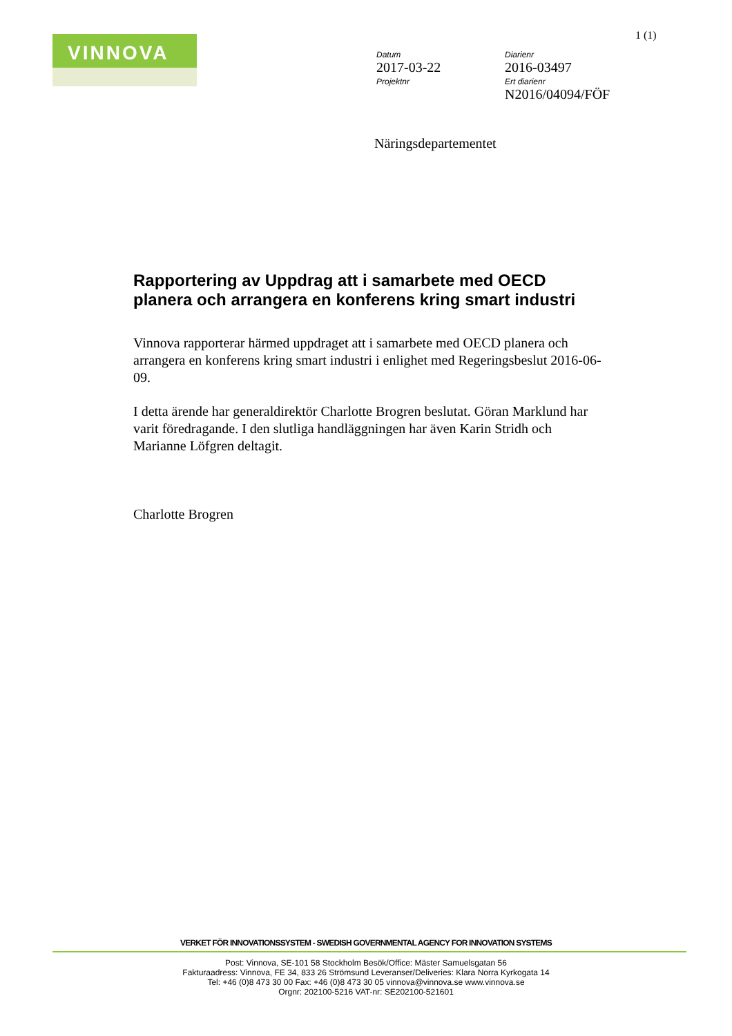VINNOVA 1 (1)
Datum
2017-03-22
Projektnr
Diarienr
2016-03497
Ert diarienr
N2016/04094/FÖF
Näringsdepartementet
Rapportering av Uppdrag att i samarbete med OECD planera och arrangera en konferens kring smart industri
Vinnova rapporterar härmed uppdraget att i samarbete med OECD planera och arrangera en konferens kring smart industri i enlighet med Regeringsbeslut 2016-06-09.
I detta ärende har generaldirektör Charlotte Brogren beslutat. Göran Marklund har varit föredragande. I den slutliga handläggningen har även Karin Stridh och Marianne Löfgren deltagit.
Charlotte Brogren
VERKET FÖR INNOVATIONSSYSTEM - SWEDISH GOVERNMENTAL AGENCY FOR INNOVATION SYSTEMS
Post: Vinnova, SE-101 58 Stockholm Besök/Office: Mäster Samuelsgatan 56
Fakturaadress: Vinnova, FE 34, 833 26 Strömsund Leveranser/Deliveries: Klara Norra Kyrkogata 14
Tel: +46 (0)8 473 30 00 Fax: +46 (0)8 473 30 05 vinnova@vinnova.se www.vinnova.se
Orgnr: 202100-5216 VAT-nr: SE202100-521601